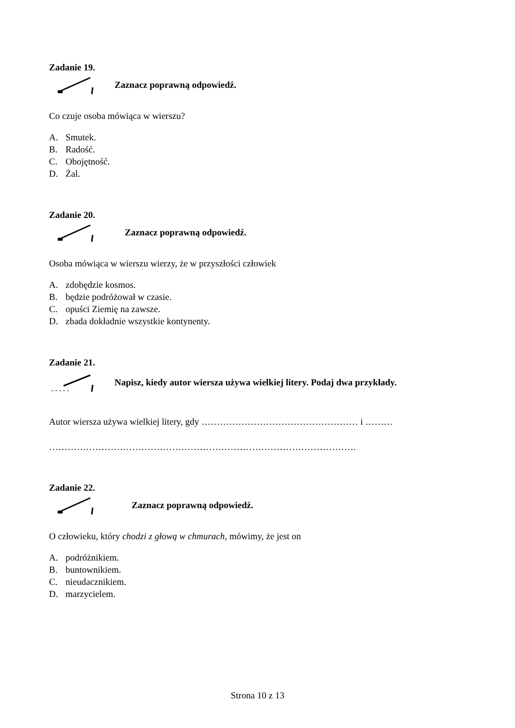Zadanie 19.
Zaznacz poprawną odpowiedź.
Co czuje osoba mówiąca w wierszu?
A. Smutek.
B. Radość.
C. Obojętność.
D. Żal.
Zadanie 20.
Zaznacz poprawną odpowiedź.
Osoba mówiąca w wierszu wierzy, że w przyszłości człowiek
A. zdobędzie kosmos.
B. będzie podróżował w czasie.
C. opuści Ziemię na zawsze.
D. zbada dokładnie wszystkie kontynenty.
Zadanie 21.
Napisz, kiedy autor wiersza używa wielkiej litery. Podaj dwa przykłady.
Autor wiersza używa wielkiej litery, gdy …………………………………………… i ………
……………………………………………………………………………………….
Zadanie 22.
Zaznacz poprawną odpowiedź.
O człowieku, który chodzi z głową w chmurach, mówimy, że jest on
A. podróżnikiem.
B. buntownikiem.
C. nieudacznikiem.
D. marzycielem.
Strona 10 z 13